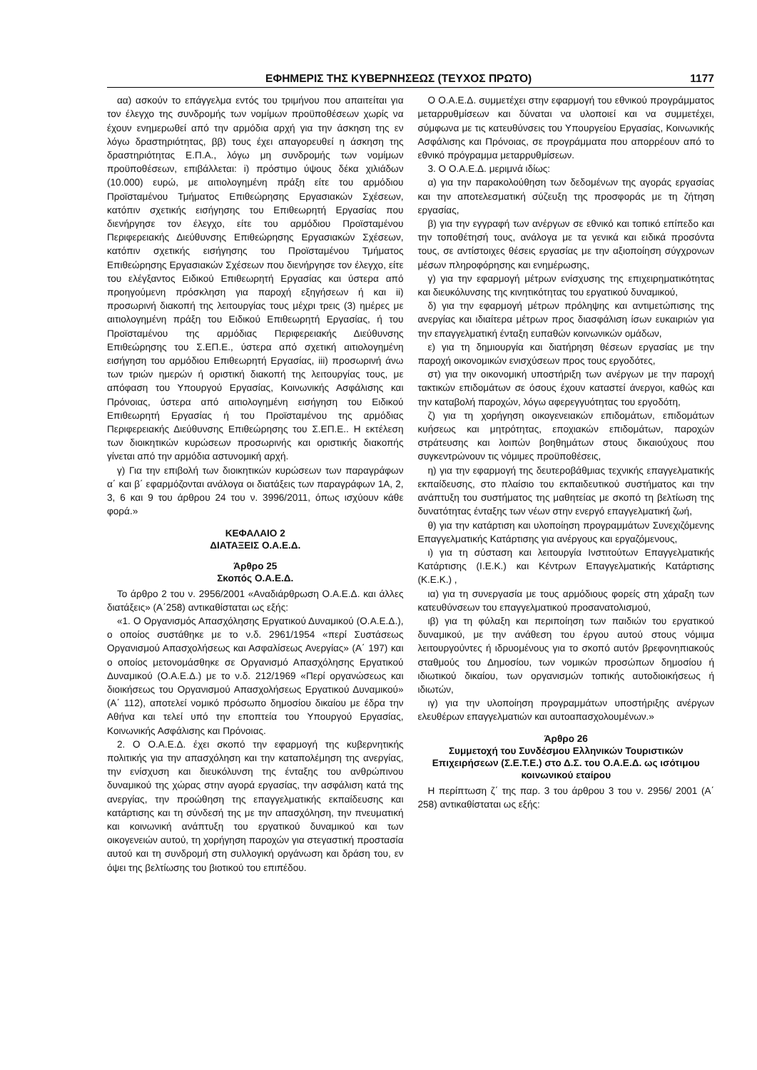ΕΦΗΜΕΡΙΣ ΤΗΣ ΚΥΒΕΡΝΗΣΕΩΣ (ΤΕΥΧΟΣ ΠΡΩΤΟ) 1177
αα) ασκούν το επάγγελμα εντός του τριμήνου που απαιτείται για τον έλεγχο της συνδρομής των νομίμων προϋποθέσεων χωρίς να έχουν ενημερωθεί από την αρμόδια αρχή για την άσκηση της εν λόγω δραστηριότητας, ββ) τους έχει απαγορευθεί η άσκηση της δραστηριότητας Ε.Π.Α., λόγω μη συνδρομής των νομίμων προϋποθέσεων, επιβάλλεται: i) πρόστιμο ύψους δέκα χιλιάδων (10.000) ευρώ, με αιτιολογημένη πράξη είτε του αρμόδιου Προϊσταμένου Τμήματος Επιθεώρησης Εργασιακών Σχέσεων, κατόπιν σχετικής εισήγησης του Επιθεωρητή Εργασίας που διενήργησε τον έλεγχο, είτε του αρμόδιου Προϊσταμένου Περιφερειακής Διεύθυνσης Επιθεώρησης Εργασιακών Σχέσεων, κατόπιν σχετικής εισήγησης του Προϊσταμένου Τμήματος Επιθεώρησης Εργασιακών Σχέσεων που διενήργησε τον έλεγχο, είτε του ελέγξαντος Ειδικού Επιθεωρητή Εργασίας και ύστερα από προηγούμενη πρόσκληση για παροχή εξηγήσεων ή και ii) προσωρινή διακοπή της λειτουργίας τους μέχρι τρεις (3) ημέρες με αιτιολογημένη πράξη του Ειδικού Επιθεωρητή Εργασίας, ή του Προϊσταμένου της αρμόδιας Περιφερειακής Διεύθυνσης Επιθεώρησης του Σ.ΕΠ.Ε., ύστερα από σχετική αιτιολογημένη εισήγηση του αρμόδιου Επιθεωρητή Εργασίας, iii) προσωρινή άνω των τριών ημερών ή οριστική διακοπή της λειτουργίας τους, με απόφαση του Υπουργού Εργασίας, Κοινωνικής Ασφάλισης και Πρόνοιας, ύστερα από αιτιολογημένη εισήγηση του Ειδικού Επιθεωρητή Εργασίας ή του Προϊσταμένου της αρμόδιας Περιφερειακής Διεύθυνσης Επιθεώρησης του Σ.ΕΠ.Ε.. Η εκτέλεση των διοικητικών κυρώσεων προσωρινής και οριστικής διακοπής γίνεται από την αρμόδια αστυνομική αρχή.
γ) Για την επιβολή των διοικητικών κυρώσεων των παραγράφων α΄ και β΄ εφαρμόζονται ανάλογα οι διατάξεις των παραγράφων 1Α, 2, 3, 6 και 9 του άρθρου 24 του ν. 3996/2011, όπως ισχύουν κάθε φορά.»
ΚΕΦΑΛΑΙΟ 2
ΔΙΑΤΑΞΕΙΣ Ο.Α.Ε.Δ.
Άρθρο 25
Σκοπός Ο.Α.Ε.Δ.
Το άρθρο 2 του ν. 2956/2001 «Αναδιάρθρωση Ο.Α.Ε.Δ. και άλλες διατάξεις» (Α΄258) αντικαθίσταται ως εξής:
«1. Ο Οργανισμός Απασχόλησης Εργατικού Δυναμικού (Ο.Α.Ε.Δ.), ο οποίος συστάθηκε με το ν.δ. 2961/1954 «περί Συστάσεως Οργανισμού Απασχολήσεως και Ασφαλίσεως Ανεργίας» (Α΄ 197) και ο οποίος μετονομάσθηκε σε Οργανισμό Απασχόλησης Εργατικού Δυναμικού (Ο.Α.Ε.Δ.) με το ν.δ. 212/1969 «Περί οργανώσεως και διοικήσεως του Οργανισμού Απασχολήσεως Εργατικού Δυναμικού» (Α΄ 112), αποτελεί νομικό πρόσωπο δημοσίου δικαίου με έδρα την Αθήνα και τελεί υπό την εποπτεία του Υπουργού Εργασίας, Κοινωνικής Ασφάλισης και Πρόνοιας.
2. Ο Ο.Α.Ε.Δ. έχει σκοπό την εφαρμογή της κυβερνητικής πολιτικής για την απασχόληση και την καταπολέμηση της ανεργίας, την ενίσχυση και διευκόλυνση της ένταξης του ανθρώπινου δυναμικού της χώρας στην αγορά εργασίας, την ασφάλιση κατά της ανεργίας, την προώθηση της επαγγελματικής εκπαίδευσης και κατάρτισης και τη σύνδεσή της με την απασχόληση, την πνευματική και κοινωνική ανάπτυξη του εργατικού δυναμικού και των οικογενειών αυτού, τη χορήγηση παροχών για στεγαστική προστασία αυτού και τη συνδρομή στη συλλογική οργάνωση και δράση του, εν όψει της βελτίωσης του βιοτικού του επιπέδου.
Ο Ο.Α.Ε.Δ. συμμετέχει στην εφαρμογή του εθνικού προγράμματος μεταρρυθμίσεων και δύναται να υλοποιεί και να συμμετέχει, σύμφωνα με τις κατευθύνσεις του Υπουργείου Εργασίας, Κοινωνικής Ασφάλισης και Πρόνοιας, σε προγράμματα που απορρέουν από το εθνικό πρόγραμμα μεταρρυθμίσεων.
3. Ο Ο.Α.Ε.Δ. μεριμνά ιδίως:
α) για την παρακολούθηση των δεδομένων της αγοράς εργασίας και την αποτελεσματική σύζευξη της προσφοράς με τη ζήτηση εργασίας,
β) για την εγγραφή των ανέργων σε εθνικό και τοπικό επίπεδο και την τοποθέτησή τους, ανάλογα με τα γενικά και ειδικά προσόντα τους, σε αντίστοιχες θέσεις εργασίας με την αξιοποίηση σύγχρονων μέσων πληροφόρησης και ενημέρωσης,
γ) για την εφαρμογή μέτρων ενίσχυσης της επιχειρηματικότητας και διευκόλυνσης της κινητικότητας του εργατικού δυναμικού,
δ) για την εφαρμογή μέτρων πρόληψης και αντιμετώπισης της ανεργίας και ιδιαίτερα μέτρων προς διασφάλιση ίσων ευκαιριών για την επαγγελματική ένταξη ευπαθών κοινωνικών ομάδων,
ε) για τη δημιουργία και διατήρηση θέσεων εργασίας με την παροχή οικονομικών ενισχύσεων προς τους εργοδότες,
στ) για την οικονομική υποστήριξη των ανέργων με την παροχή τακτικών επιδομάτων σε όσους έχουν καταστεί άνεργοι, καθώς και την καταβολή παροχών, λόγω αφερεγγυότητας του εργοδότη,
ζ) για τη χορήγηση οικογενειακών επιδομάτων, επιδομάτων κυήσεως και μητρότητας, εποχιακών επιδομάτων, παροχών στράτευσης και λοιπών βοηθημάτων στους δικαιούχους που συγκεντρώνουν τις νόμιμες προϋποθέσεις,
η) για την εφαρμογή της δευτεροβάθμιας τεχνικής επαγγελματικής εκπαίδευσης, στο πλαίσιο του εκπαιδευτικού συστήματος και την ανάπτυξη του συστήματος της μαθητείας με σκοπό τη βελτίωση της δυνατότητας ένταξης των νέων στην ενεργό επαγγελματική ζωή,
θ) για την κατάρτιση και υλοποίηση προγραμμάτων Συνεχιζόμενης Επαγγελματικής Κατάρτισης για ανέργους και εργαζόμενους,
ι) για τη σύσταση και λειτουργία Ινστιτούτων Επαγγελματικής Κατάρτισης (Ι.Ε.Κ.) και Κέντρων Επαγγελματικής Κατάρτισης (Κ.Ε.Κ.) ,
ια) για τη συνεργασία με τους αρμόδιους φορείς στη χάραξη των κατευθύνσεων του επαγγελματικού προσανατολισμού,
ιβ) για τη φύλαξη και περιποίηση των παιδιών του εργατικού δυναμικού, με την ανάθεση του έργου αυτού στους νόμιμα λειτουργούντες ή ιδρυομένους για το σκοπό αυτόν βρεφονηπιακούς σταθμούς του Δημοσίου, των νομικών προσώπων δημοσίου ή ιδιωτικού δικαίου, των οργανισμών τοπικής αυτοδιοικήσεως ή ιδιωτών,
ιγ) για την υλοποίηση προγραμμάτων υποστήριξης ανέργων ελευθέρων επαγγελματιών και αυτοαπασχολουμένων.»
Άρθρο 26
Συμμετοχή του Συνδέσμου Ελληνικών Τουριστικών Επιχειρήσεων (Σ.Ε.Τ.Ε.) στο Δ.Σ. του Ο.Α.Ε.Δ. ως ισότιμου κοινωνικού εταίρου
Η περίπτωση ζ΄ της παρ. 3 του άρθρου 3 του ν. 2956/ 2001 (Α΄ 258) αντικαθίσταται ως εξής: